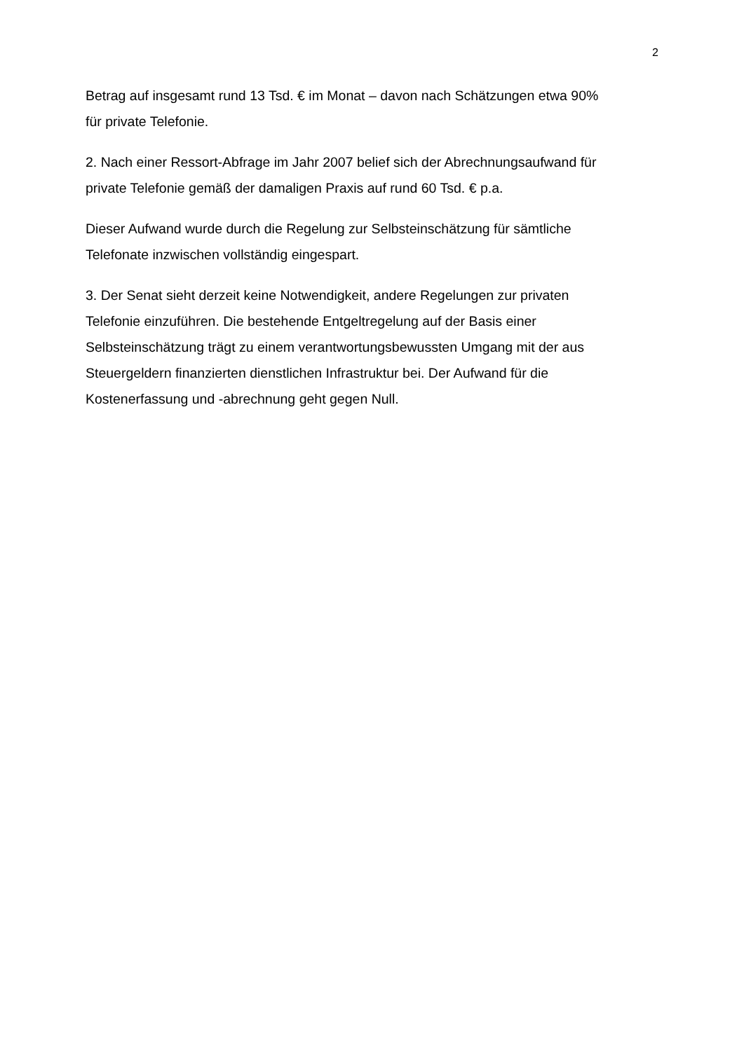2
Betrag auf insgesamt rund 13 Tsd. € im Monat – davon nach Schätzungen etwa 90%
für private Telefonie.
2. Nach einer Ressort-Abfrage im Jahr 2007 belief sich der Abrechnungsaufwand für
private Telefonie gemäß der damaligen Praxis auf rund 60 Tsd. € p.a.
Dieser Aufwand wurde durch die Regelung zur Selbsteinschätzung für sämtliche
Telefonate inzwischen vollständig eingespart.
3. Der Senat sieht derzeit keine Notwendigkeit, andere Regelungen zur privaten
Telefonie einzuführen. Die bestehende Entgeltregelung auf der Basis einer
Selbsteinschätzung trägt zu einem verantwortungsbewussten Umgang mit der aus
Steuergeldern finanzierten dienstlichen Infrastruktur bei. Der Aufwand für die
Kostenerfassung und -abrechnung geht gegen Null.